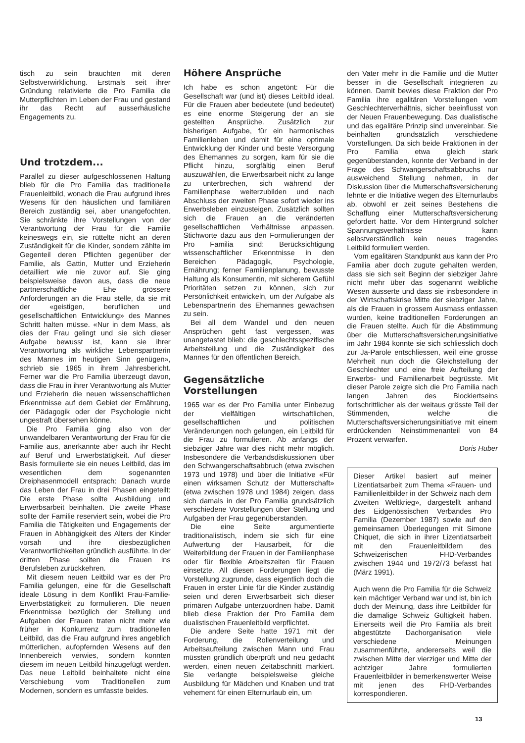tisch zu sein brauchten mit deren Selbstverwirklichung. Erstmals seit ihrer Gründung relativierte die Pro Familia die Mutterpflichten im Leben der Frau und gestand ihr das Recht auf ausserhäusliche Engagements zu.
Und trotzdem...
Parallel zu dieser aufgeschlossenen Haltung blieb für die Pro Familia das traditionelle Frauenleitbild, wonach die Frau aufgrund ihres Wesens für den häuslichen und familiären Bereich zuständig sei, aber unangefochten. Sie schränkte ihre Vorstellungen von der Verantwortung der Frau für die Familie keineswegs ein, sie rüttelte nicht an deren Zuständigkeit für die Kinder, sondern zählte im Gegenteil deren Pflichten gegenüber der Familie, als Gattin, Mutter und Erzieherin detailliert wie nie zuvor auf. Sie ging beispielsweise davon aus, dass die neue partnerschaftliche Ehe grössere Anforderungen an die Frau stelle, da sie mit der «geistigen, beruflichen und gesellschaftlichen Entwicklung» des Mannes Schritt halten müsse. «Nur in dem Mass, als dies der Frau gelingt und sie sich dieser Aufgabe bewusst ist, kann sie ihrer Verantwortung als wirkliche Lebenspartnerin des Mannes im heutigen Sinn genügen», schrieb sie 1965 in ihrem Jahresbericht. Ferner war die Pro Familia überzeugt davon, dass die Frau in ihrer Verantwortung als Mutter und Erzieherin die neuen wissenschaftlichen Erkenntnisse auf dem Gebiet der Ernährung, der Pädagogik oder der Psychologie nicht ungestraft übersehen könne.
Die Pro Familia ging also von der unwandelbaren Verantwortung der Frau für die Familie aus, anerkannte aber auch ihr Recht auf Beruf und Erwerbstätigkeit. Auf dieser Basis formulierte sie ein neues Leitbild, das im wesentlichen dem sogenannten Dreiphasenmodell entsprach: Danach wurde das Leben der Frau in drei Phasen eingeteilt: Die erste Phase sollte Ausbildung und Erwerbsarbeit beinhalten. Die zweite Phase sollte der Familie reserviert sein, wobei die Pro Familia die Tätigkeiten und Engagements der Frauen in Abhängigkeit des Alters der Kinder vorsah und ihre diesbezüglichen Verantwortlichkeiten gründlich ausführte. In der dritten Phase sollten die Frauen ins Berufsleben zurückkehren.
Mit diesem neuen Leitbild war es der Pro Familia gelungen, eine für die Gesellschaft ideale Lösung in dem Konflikt Frau-Familie-Erwerbstätigkeit zu formulieren. Die neuen Erkenntnisse bezüglich der Stellung und Aufgaben der Frauen traten nicht mehr wie früher in Konkurrenz zum traditionellen Leitbild, das die Frau aufgrund ihres angeblich mütterlichen, aufopfernden Wesens auf den Innenbereich verwies, sondern konnten diesem im neuen Leitbild hinzugefügt werden. Das neue Leitbild beinhaltete nicht eine Verschiebung vom Traditionellen zum Modernen, sondern es umfasste beides.
Höhere Ansprüche
Ich habe es schon angetönt: Für die Gesellschaft war (und ist) dieses Leitbild ideal. Für die Frauen aber bedeutete (und bedeutet) es eine enorme Steigerung der an sie gestellten Ansprüche. Zusätzlich zur bisherigen Aufgabe, für ein harmonisches Familienleben und damit für eine optimale Entwicklung der Kinder und beste Versorgung des Ehemannes zu sorgen, kam für sie die Pflicht hinzu, sorgfältig einen Beruf auszuwählen, die Erwerbsarbeit nicht zu lange zu unterbrechen, sich während der Familienphase weiterzubilden und nach Abschluss der zweiten Phase sofort wieder ins Erwerbsleben einzusteigen. Zusätzlich sollten sich die Frauen an die veränderten gesellschaftlichen Verhältnisse anpassen. Stichworte dazu aus den Formulierungen der Pro Familia sind: Berücksichtigung wissenschaftlicher Erkenntnisse in den Bereichen Pädagogik, Psychologie, Ernährung; ferner Familienplanung, bewusste Haltung als Konsumentin, mit sicherem Gefühl Prioritäten setzen zu können, sich zur Persönlichkeit entwickeln, um der Aufgabe als Lebenspartnerin des Ehemannes gewachsen zu sein.
Bei all dem Wandel und den neuen Ansprüchen geht fast vergessen, was unangetastet blieb: die geschlechtsspezifische Arbeitsteilung und die Zuständigkeit des Mannes für den öffentlichen Bereich.
Gegensätzliche Vorstellungen
1965 war es der Pro Familia unter Einbezug der vielfältigen wirtschaftlichen, gesellschaftlichen und politischen Veränderungen noch gelungen, ein Leitbild für die Frau zu formulieren. Ab anfangs der siebziger Jahre war dies nicht mehr möglich. Insbesondere die Verbandsdiskussionen über den Schwangerschaftsabbruch (etwa zwischen 1973 und 1978) und über die Initiative «Für einen wirksamen Schutz der Mutterschaft» (etwa zwischen 1978 und 1984) zeigen, dass sich damals in der Pro Familia grundsätzlich verschiedene Vorstellungen über Stellung und Aufgaben der Frau gegenüberstanden.
Die eine Seite argumentierte traditionalistisch, indem sie sich für eine Aufwertung der Hausarbeit, für die Weiterbildung der Frauen in der Familienphase oder für flexible Arbeitszeiten für Frauen einsetzte. All diesen Forderungen liegt die Vorstellung zugrunde, dass eigentlich doch die Frauen in erster Linie für die Kinder zuständig seien und deren Erwerbsarbeit sich dieser primären Aufgabe unterzuordnen habe. Damit blieb diese Fraktion der Pro Familia dem dualistischen Frauenleitbild verpflichtet.
Die andere Seite hatte 1971 mit der Forderung, die Rollenverteilung und Arbeitsaufteilung zwischen Mann und Frau müssten gründlich überprüft und neu gedacht werden, einen neuen Zeitabschnitt markiert. Sie verlangte beispielsweise gleiche Ausbildung für Mädchen und Knaben und trat vehement für einen Elternurlaub ein, um
den Vater mehr in die Familie und die Mutter besser in die Gesellschaft integrieren zu können. Damit bewies diese Fraktion der Pro Familia ihre egalitären Vorstellungen vom Geschlechterverhältnis, sicher beeinflusst von der Neuen Frauenbewegung. Das dualistische und das egalitäre Prinzip sind unvereinbar. Sie beinhalten grundsätzlich verschiedene Vorstellungen. Da sich beide Fraktionen in der Pro Familia etwa gleich stark gegenüberstanden, konnte der Verband in der Frage des Schwangerschaftsabbruchs nur ausweichend Stellung nehmen, in der Diskussion über die Mutterschaftsversicherung lehnte er die Initiative wegen des Elternurlaubs ab, obwohl er zeit seines Bestehens die Schaffung einer Mutterschaftsversicherung gefordert hatte. Vor dem Hintergrund solcher Spannungsverhältnisse kann selbstverständlich kein neues tragendes Leitbild formuliert werden.
Vom egalitären Standpunkt aus kann der Pro Familia aber doch zugute gehalten werden, dass sie sich seit Beginn der siebziger Jahre nicht mehr über das sogenannt weibliche Wesen äusserte und dass sie insbesondere in der Wirtschaftskrise Mitte der siebziger Jahre, als die Frauen in grossem Ausmass entlassen wurden, keine traditionellen Forderungen an die Frauen stellte. Auch für die Abstimmung über die Mutterschaftsversicherungsinitiative im Jahr 1984 konnte sie sich schliesslich doch zur Ja-Parole entschliessen, weil eine grosse Mehrheit nun doch die Gleichstellung der Geschlechter und eine freie Aufteilung der Erwerbs- und Familienarbeit begrüsste. Mit dieser Parole zeigte sich die Pro Familia nach langen Jahren des Blockiertseins fortschrittlicher als der weitaus grösste Teil der Stimmenden, welche die Mutterschaftsversicherungsinitiative mit einem erdrückenden Neinstimmenanteil von 84 Prozent verwarfen.
Doris Huber
Dieser Artikel basiert auf meiner Lizentiatsarbeit zum Thema «Frauen- und Familienleitbilder in der Schweiz nach dem Zweiten Weltkrieg», dargestellt anhand des Eidgenössischen Verbandes Pro Familia (Dezember 1987) sowie auf den gemeinsamen Überlegungen mit Simone Chiquet, die sich in ihrer Lizentiatsarbeit mit den Frauenleitbildern des Schweizerischen FHD-Verbandes zwischen 1944 und 1972/73 befasst hat (März 1991).
Auch wenn die Pro Familia für die Schweiz kein mächtiger Verband war und ist, bin ich doch der Meinung, dass ihre Leitbilder für die damalige Schweiz Gültigkeit haben. Einerseits weil die Pro Familia als breit abgestützte Dachorganisation viele verschiedene Meinungen zusammenführte, andererseits weil die zwischen Mitte der vierziger und Mitte der achtziger Jahre formulierten Frauenleitbilder in bemerkenswerter Weise mit jenen des FHD-Verbandes korrespondieren.
13